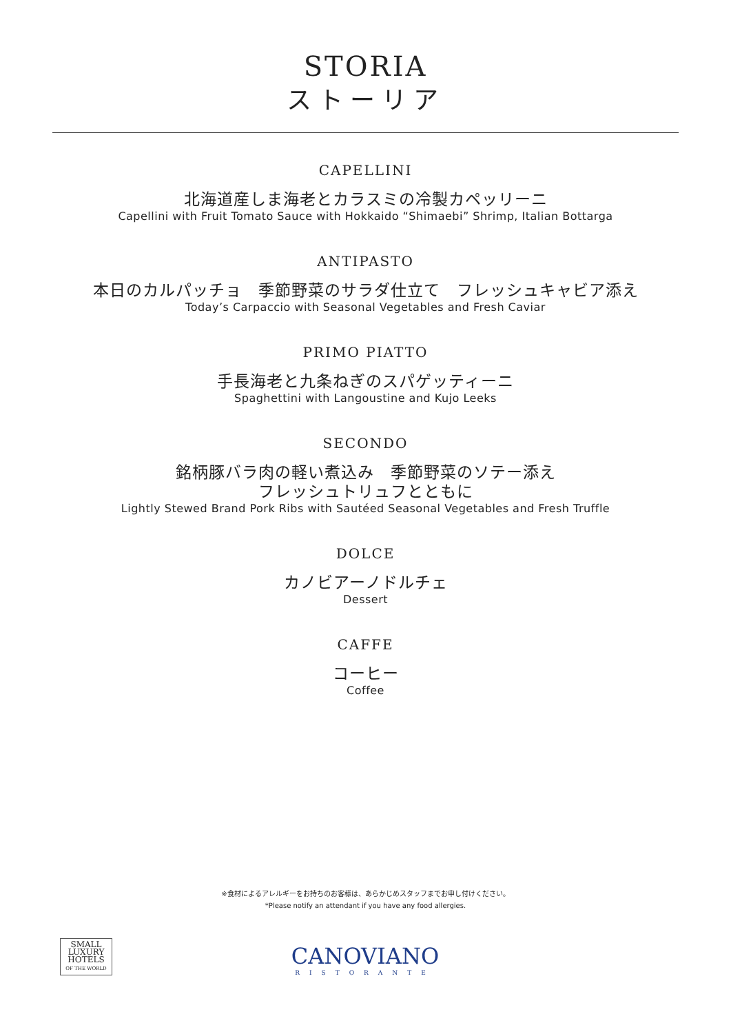STORIA
ストーリア
CAPELLINI
北海道産しま海老とカラスミの冷製カペッリーニ
Capellini with Fruit Tomato Sauce with Hokkaido “Shimaebi” Shrimp, Italian Bottarga
ANTIPASTO
本日のカルパッチョ　季節野菜のサラダ仕立て　フレッシュキャビア添え
Today’s Carpaccio with Seasonal Vegetables and Fresh Caviar
PRIMO PIATTO
手長海老と九条ねぎのスパゲッティーニ
Spaghettini with Langoustine and Kujo Leeks
SECONDO
銘柄豚バラ肉の軽い煮込み　季節野菜のソテー添え
フレッシュトリュフとともに
Lightly Stewed Brand Pork Ribs with Sautéed Seasonal Vegetables and Fresh Truffle
DOLCE
カノビアーノドルチェ
Dessert
CAFFE
コーヒー
Coffee
※食材によるアレルギーをお持ちのお客様は、あらかじめスタッフまでお申し付けください。
*Please notify an attendant if you have any food allergies.
SMALL
LUXURY
HOTELS
OF THE WORLD
CANOVIANO
RISTORANTE